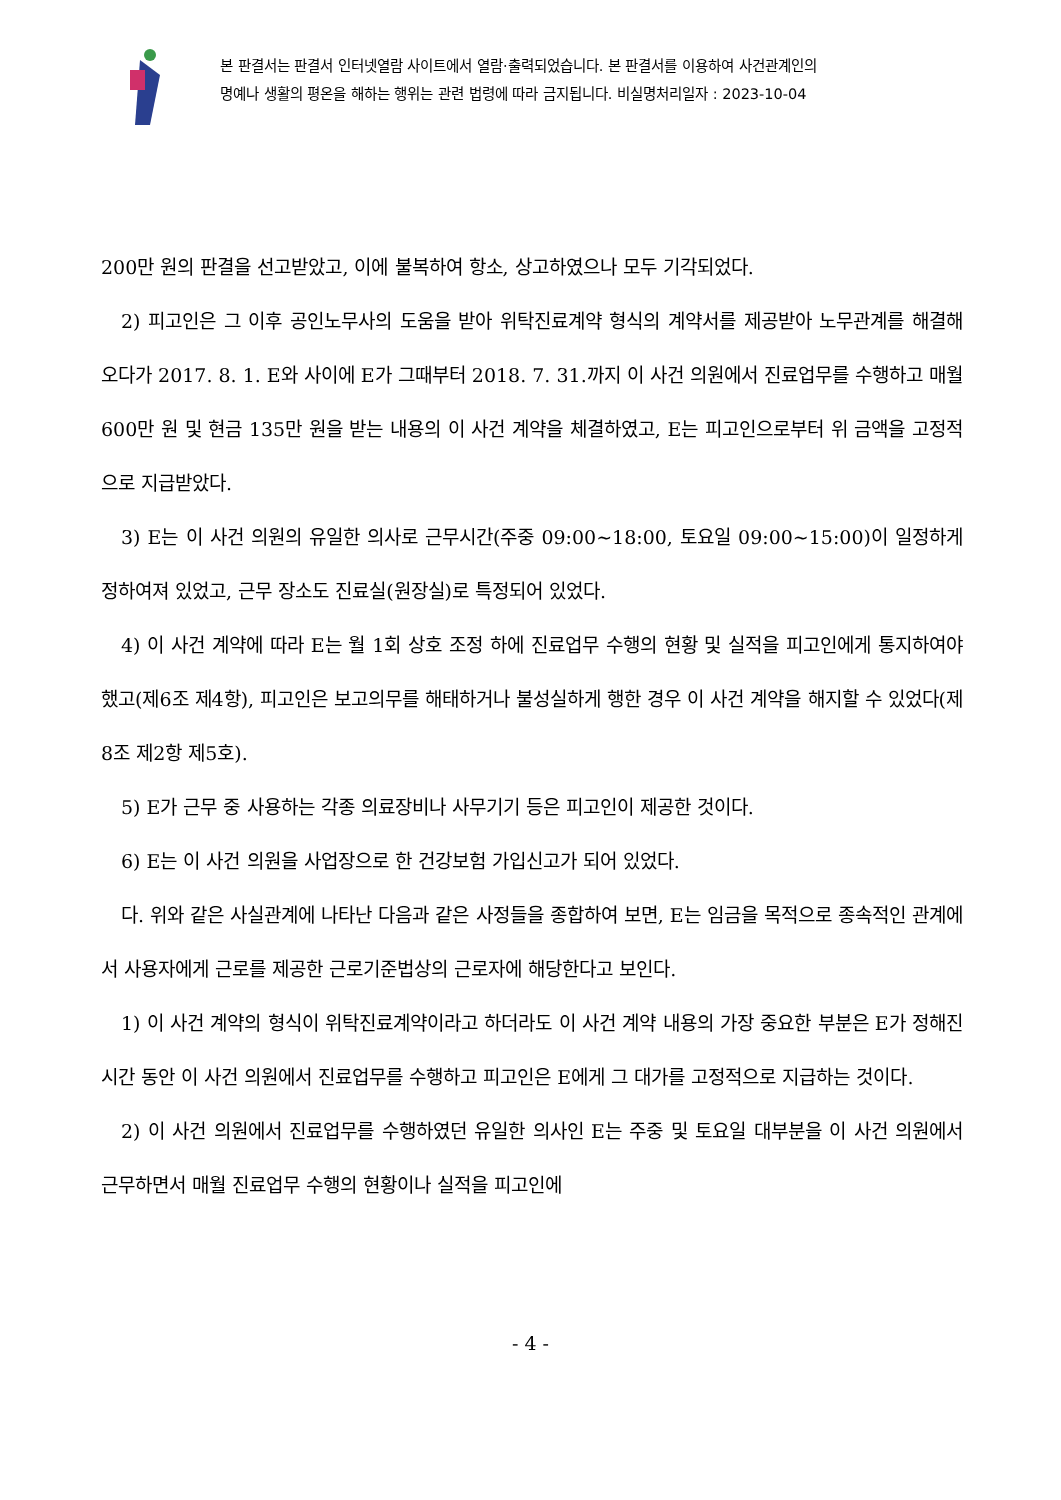본 판결서는 판결서 인터넷열람 사이트에서 열람·출력되었습니다. 본 판결서를 이용하여 사건관계인의
명예나 생활의 평온을 해하는 행위는 관련 법령에 따라 금지됩니다. 비실명처리일자 : 2023-10-04
200만 원의 판결을 선고받았고, 이에 불복하여 항소, 상고하였으나 모두 기각되었다.
2) 피고인은 그 이후 공인노무사의 도움을 받아 위탁진료계약 형식의 계약서를 제공받아 노무관계를 해결해 오다가 2017. 8. 1. E와 사이에 E가 그때부터 2018. 7. 31.까지 이 사건 의원에서 진료업무를 수행하고 매월 600만 원 및 현금 135만 원을 받는 내용의 이 사건 계약을 체결하였고, E는 피고인으로부터 위 금액을 고정적으로 지급받았다.
3) E는 이 사건 의원의 유일한 의사로 근무시간(주중 09:00~18:00, 토요일 09:00~15:00)이 일정하게 정하여져 있었고, 근무 장소도 진료실(원장실)로 특정되어 있었다.
4) 이 사건 계약에 따라 E는 월 1회 상호 조정 하에 진료업무 수행의 현황 및 실적을 피고인에게 통지하여야 했고(제6조 제4항), 피고인은 보고의무를 해태하거나 불성실하게 행한 경우 이 사건 계약을 해지할 수 있었다(제8조 제2항 제5호).
5) E가 근무 중 사용하는 각종 의료장비나 사무기기 등은 피고인이 제공한 것이다.
6) E는 이 사건 의원을 사업장으로 한 건강보험 가입신고가 되어 있었다.
다. 위와 같은 사실관계에 나타난 다음과 같은 사정들을 종합하여 보면, E는 임금을 목적으로 종속적인 관계에서 사용자에게 근로를 제공한 근로기준법상의 근로자에 해당한다고 보인다.
1) 이 사건 계약의 형식이 위탁진료계약이라고 하더라도 이 사건 계약 내용의 가장 중요한 부분은 E가 정해진 시간 동안 이 사건 의원에서 진료업무를 수행하고 피고인은 E에게 그 대가를 고정적으로 지급하는 것이다.
2) 이 사건 의원에서 진료업무를 수행하였던 유일한 의사인 E는 주중 및 토요일 대부분을 이 사건 의원에서 근무하면서 매월 진료업무 수행의 현황이나 실적을 피고인에
- 4 -